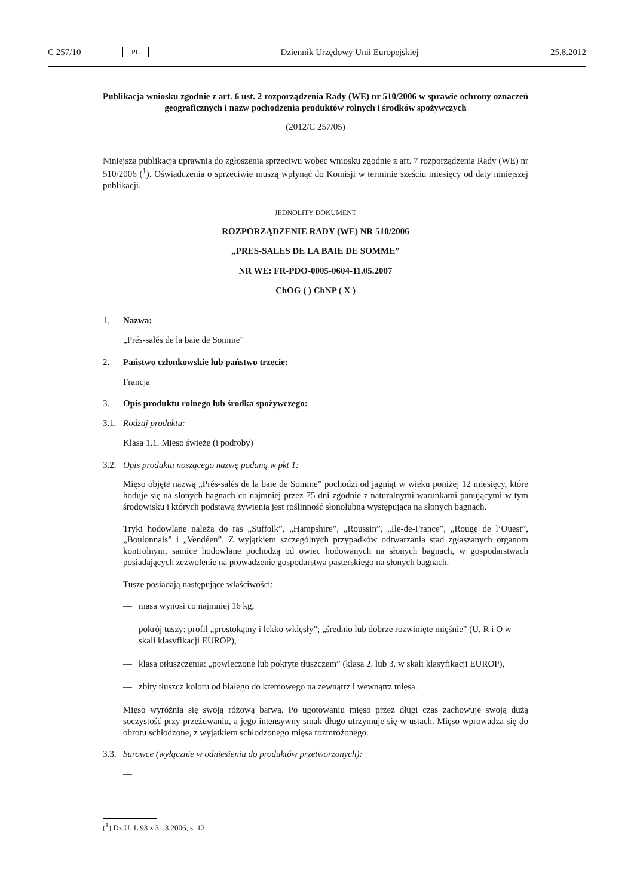C 257/10 PL Dziennik Urzędowy Unii Europejskiej 25.8.2012
Publikacja wniosku zgodnie z art. 6 ust. 2 rozporządzenia Rady (WE) nr 510/2006 w sprawie ochrony oznaczeń geograficznych i nazw pochodzenia produktów rolnych i środków spożywczych
(2012/C 257/05)
Niniejsza publikacja uprawnia do zgłoszenia sprzeciwu wobec wniosku zgodnie z art. 7 rozporządzenia Rady (WE) nr 510/2006 (<sup>1</sup>). Oświadczenia o sprzeciwie muszą wpłynąć do Komisji w terminie sześciu miesięcy od daty niniejszej publikacji.
JEDNOLITY DOKUMENT
ROZPORZĄDZENIE RADY (WE) NR 510/2006
„PRES-SALES DE LA BAIE DE SOMME”
NR WE: FR-PDO-0005-0604-11.05.2007
ChOG ( ) ChNP ( X )
1. Nazwa:
„Prés-salés de la baie de Somme”
2. Państwo członkowskie lub państwo trzecie:
Francja
3. Opis produktu rolnego lub środka spożywczego:
3.1. Rodzaj produktu:
Klasa 1.1. Mięso świeże (i podroby)
3.2. Opis produktu noszącego nazwę podaną w pkt 1:
Mięso objęte nazwą „Prés-salés de la baie de Somme” pochodzi od jagniąt w wieku poniżej 12 miesięcy, które hoduje się na słonych bagnach co najmniej przez 75 dni zgodnie z naturalnymi warunkami panującymi w tym środowisku i których podstawą żywienia jest roślinność słonolubna występująca na słonych bagnach.
Tryki hodowlane należą do ras „Suffolk”, „Hampshire”, „Roussin”, „Ile-de-France”, „Rouge de l’Ouest”, „Boulonnais” i „Vendéen”. Z wyjątkiem szczególnych przypadków odtwarzania stad zgłaszanych organom kontrolnym, samice hodowlane pochodzą od owiec hodowanych na słonych bagnach, w gospodarstwach posiadających zezwolenie na prowadzenie gospodarstwa pasterskiego na słonych bagnach.
Tusze posiadają następujące właściwości:
— masa wynosi co najmniej 16 kg,
— pokrój tuszy: profil „prostokątny i lekko wklęsły”; „średnio lub dobrze rozwinięte mięśnie” (U, R i O w skali klasyfikacji EUROP),
— klasa otłuszczenia: „powleczone lub pokryte tłuszczem” (klasa 2. lub 3. w skali klasyfikacji EUROP),
— zbity tłuszcz koloru od białego do kremowego na zewnątrz i wewnątrz mięsa.
Mięso wyróżnia się swoją różową barwą. Po ugotowaniu mięso przez długi czas zachowuje swoją dużą soczystość przy przeżuwaniu, a jego intensywny smak długo utrzymuje się w ustach. Mięso wprowadza się do obrotu schłodzone, z wyjątkiem schłodzonego mięsa rozmrożonego.
3.3. Surowce (wyłącznie w odniesieniu do produktów przetworzonych):
—
(<sup>1</sup>) Dz.U. L 93 z 31.3.2006, s. 12.